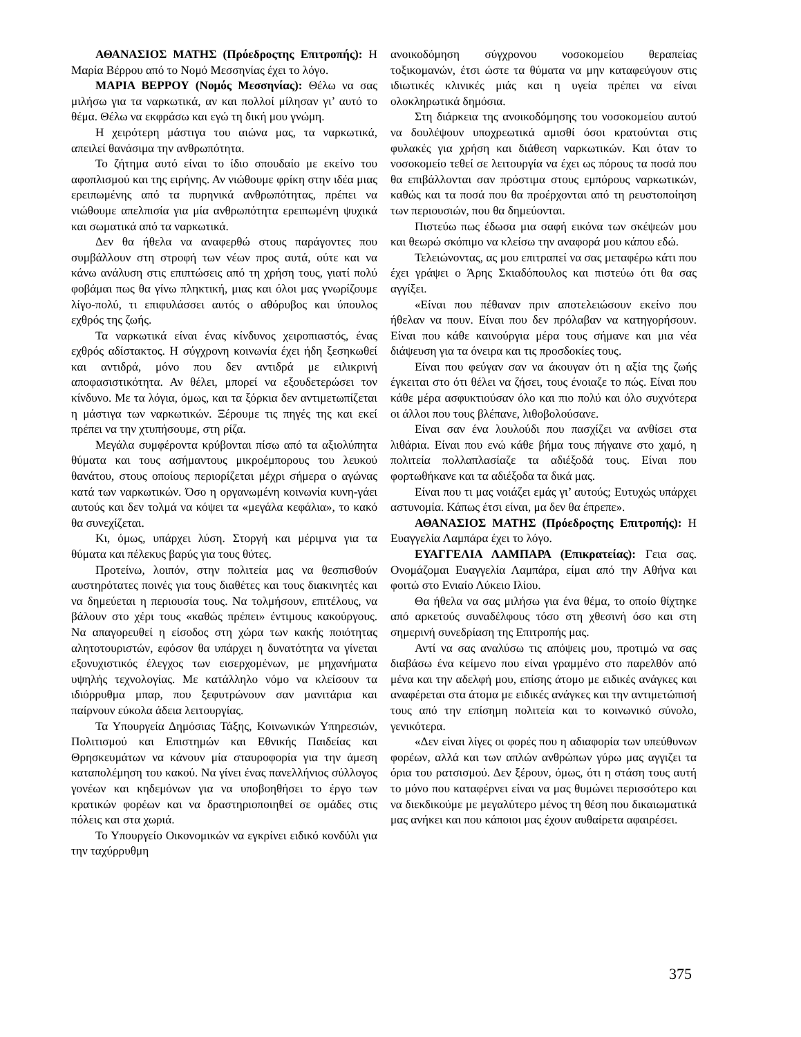ΑΘΑΝΑΣΙΟΣ ΜΑΤΗΣ (Πρόεδροςτης Επιτροπής): Η Μαρία Βέρρου από το Νομό Μεσσηνίας έχει το λόγο.
ΜΑΡΙΑ ΒΕΡΡΟΥ (Νομός Μεσσηνίας): Θέλω να σας μιλήσω για τα ναρκωτικά, αν και πολλοί μίλησαν γι’ αυτό το θέμα. Θέλω να εκφράσω και εγώ τη δική μου γνώμη.
Η χειρότερη μάστιγα του αιώνα μας, τα ναρκωτικά, απειλεί θανάσιμα την ανθρωπότητα.
Το ζήτημα αυτό είναι το ίδιο σπουδαίο με εκείνο του αφοπλισμού και της ειρήνης. Αν νιώθουμε φρίκη στην ιδέα μιας ερειπωμένης από τα πυρηνικά ανθρωπότητας, πρέπει να νιώθουμε απελπισία για μία ανθρωπότητα ερειπωμένη ψυχικά και σωματικά από τα ναρκωτικά.
Δεν θα ήθελα να αναφερθώ στους παράγοντες που συμβάλλουν στη στροφή των νέων προς αυτά, ούτε και να κάνω ανάλυση στις επιπτώσεις από τη χρήση τους, γιατί πολύ φοβάμαι πως θα γίνω πληκτική, μιας και όλοι μας γνωρίζουμε λίγο-πολύ, τι επιφυλάσσει αυτός ο αθόρυβος και ύπουλος εχθρός της ζωής.
Τα ναρκωτικά είναι ένας κίνδυνος χειροπιαστός, ένας εχθρός αδίστακτος. Η σύγχρονη κοινωνία έχει ήδη ξεσηκωθεί και αντιδρά, μόνο που δεν αντιδρά με ειλικρινή αποφασιστικότητα. Αν θέλει, μπορεί να εξουδετερώσει τον κίνδυνο. Με τα λόγια, όμως, και τα ξόρκια δεν αντιμετωπίζεται η μάστιγα των ναρκωτικών. Ξέρουμε τις πηγές της και εκεί πρέπει να την χτυπήσουμε, στη ρίζα.
Μεγάλα συμφέροντα κρύβονται πίσω από τα αξιολύπητα θύματα και τους ασήμαντους μικροέμπορους του λευκού θανάτου, στους οποίους περιορίζεται μέχρι σήμερα ο αγώνας κατά των ναρκωτικών. Όσο η οργανωμένη κοινωνία κυνη-γάει αυτούς και δεν τολμά να κόψει τα «μεγάλα κεφάλια», το κακό θα συνεχίζεται.
Κι, όμως, υπάρχει λύση. Στοργή και μέριμνα για τα θύματα και πέλεκυς βαρύς για τους θύτες.
Προτείνω, λοιπόν, στην πολιτεία μας να θεσπισθούν αυστηρότατες ποινές για τους διαθέτες και τους διακινητές και να δημεύεται η περιουσία τους. Να τολμήσουν, επιτέλους, να βάλουν στο χέρι τους «καθώς πρέπει» έντιμους κακούργους. Να απαγορευθεί η είσοδος στη χώρα των κακής ποιότητας αλητοτουριστών, εφόσον θα υπάρχει η δυνατότητα να γίνεται εξονυχιστικός έλεγχος των εισερχομένων, με μηχανήματα υψηλής τεχνολογίας. Με κατάλληλο νόμο να κλείσουν τα ιδιόρρυθμα μπαρ, που ξεφυτρώνουν σαν μανιτάρια και παίρνουν εύκολα άδεια λειτουργίας.
Τα Υπουργεία Δημόσιας Τάξης, Κοινωνικών Υπηρεσιών, Πολιτισμού και Επιστημών και Εθνικής Παιδείας και Θρησκευμάτων να κάνουν μία σταυροφορία για την άμεση καταπολέμηση του κακού. Να γίνει ένας πανελλήνιος σύλλογος γονέων και κηδεμόνων για να υποβοηθήσει το έργο των κρατικών φορέων και να δραστηριοποιηθεί σε ομάδες στις πόλεις και στα χωριά.
Το Υπουργείο Οικονομικών να εγκρίνει ειδικό κονδύλι για την ταχύρρυθμη
ανοικοδόμηση σύγχρονου νοσοκομείου θεραπείας τοξικομανών, έτσι ώστε τα θύματα να μην καταφεύγουν στις ιδιωτικές κλινικές μιάς και η υγεία πρέπει να είναι ολοκληρωτικά δημόσια.
Στη διάρκεια της ανοικοδόμησης του νοσοκομείου αυτού να δουλέψουν υποχρεωτικά αμισθί όσοι κρατούνται στις φυλακές για χρήση και διάθεση ναρκωτικών. Και όταν το νοσοκομείο τεθεί σε λειτουργία να έχει ως πόρους τα ποσά που θα επιβάλλονται σαν πρόστιμα στους εμπόρους ναρκωτικών, καθώς και τα ποσά που θα προέρχονται από τη ρευστοποίηση των περιουσιών, που θα δημεύονται.
Πιστεύω πως έδωσα μια σαφή εικόνα των σκέψεών μου και θεωρώ σκόπιμο να κλείσω την αναφορά μου κάπου εδώ.
Τελειώνοντας, ας μου επιτραπεί να σας μεταφέρω κάτι που έχει γράψει ο Άρης Σκιαδόπουλος και πιστεύω ότι θα σας αγγίξει.
«Είναι που πέθαναν πριν αποτελειώσουν εκείνο που ήθελαν να πουν. Είναι που δεν πρόλαβαν να κατηγορήσουν. Είναι που κάθε καινούργια μέρα τους σήμανε και μια νέα διάψευση για τα όνειρα και τις προσδοκίες τους.
Είναι που φεύγαν σαν να άκουγαν ότι η αξία της ζωής έγκειται στο ότι θέλει να ζήσει, τους ένοιαζε το πώς. Είναι που κάθε μέρα ασφυκτιούσαν όλο και πιο πολύ και όλο συχνότερα οι άλλοι που τους βλέπανε, λιθοβολούσανε.
Είναι σαν ένα λουλούδι που πασχίζει να ανθίσει στα λιθάρια. Είναι που ενώ κάθε βήμα τους πήγαινε στο χαμό, η πολιτεία πολλαπλασίαζε τα αδιέξοδά τους. Είναι που φορτωθήκανε και τα αδιέξοδα τα δικά μας.
Είναι που τι μας νοιάζει εμάς γι’ αυτούς; Ευτυχώς υπάρχει αστυνομία. Κάπως έτσι είναι, μα δεν θα έπρεπε».
ΑΘΑΝΑΣΙΟΣ ΜΑΤΗΣ (Πρόεδροςτης Επιτροπής): Η Ευαγγελία Λαμπάρα έχει το λόγο.
ΕΥΑΓΓΕΛΙΑ ΛΑΜΠΑΡΑ (Επικρατείας): Γεια σας. Ονομάζομαι Ευαγγελία Λαμπάρα, είμαι από την Αθήνα και φοιτώ στο Ενιαίο Λύκειο Ιλίου.
Θα ήθελα να σας μιλήσω για ένα θέμα, το οποίο θίχτηκε από αρκετούς συναδέλφους τόσο στη χθεσινή όσο και στη σημερινή συνεδρίαση της Επιτροπής μας.
Αντί να σας αναλύσω τις απόψεις μου, προτιμώ να σας διαβάσω ένα κείμενο που είναι γραμμένο στο παρελθόν από μένα και την αδελφή μου, επίσης άτομο με ειδικές ανάγκες και αναφέρεται στα άτομα με ειδικές ανάγκες και την αντιμετώπισή τους από την επίσημη πολιτεία και το κοινωνικό σύνολο, γενικότερα.
«Δεν είναι λίγες οι φορές που η αδιαφορία των υπεύθυνων φορέων, αλλά και των απλών ανθρώπων γύρω μας αγγιζει τα όρια του ρατσισμού. Δεν ξέρουν, όμως, ότι η στάση τους αυτή το μόνο που καταφέρνει είναι να μας θυμώνει περισσότερο και να διεκδικούμε με μεγαλύτερο μένος τη θέση που δικαιωματικά μας ανήκει και που κάποιοι μας έχουν αυθαίρετα αφαιρέσει.
375